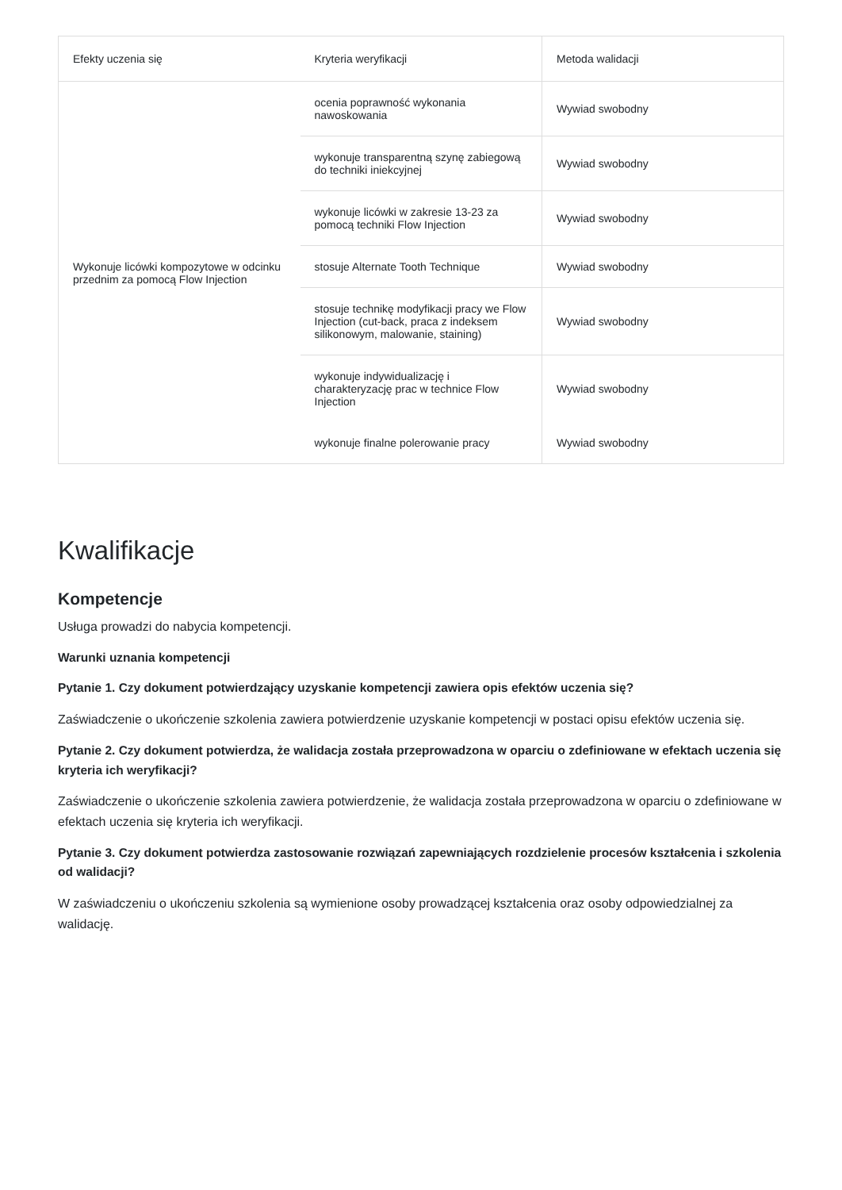| Efekty uczenia się | Kryteria weryfikacji | Metoda walidacji |
| --- | --- | --- |
| Wykonuje licówki kompozytowe w odcinku przednim za pomocą Flow Injection | ocenia poprawność wykonania nawoskowania | Wywiad swobodny |
| | wykonuje transparentną szynę zabiegową do techniki iniekcyjnej | Wywiad swobodny |
| | wykonuje licówki w zakresie 13-23 za pomocą techniki Flow Injection | Wywiad swobodny |
| | stosuje Alternate Tooth Technique | Wywiad swobodny |
| | stosuje technikę modyfikacji pracy we Flow Injection (cut-back, praca z indeksem silikonowym, malowanie, staining) | Wywiad swobodny |
| | wykonuje indywidualizację i charakteryzację prac w technice Flow Injection | Wywiad swobodny |
| | wykonuje finalne polerowanie pracy | Wywiad swobodny |
Kwalifikacje
Kompetencje
Usługa prowadzi do nabycia kompetencji.
Warunki uznania kompetencji
Pytanie 1. Czy dokument potwierdzający uzyskanie kompetencji zawiera opis efektów uczenia się?
Zaświadczenie o ukończenie szkolenia zawiera potwierdzenie uzyskanie kompetencji w postaci opisu efektów uczenia się.
Pytanie 2. Czy dokument potwierdza, że walidacja została przeprowadzona w oparciu o zdefiniowane w efektach uczenia się kryteria ich weryfikacji?
Zaświadczenie o ukończenie szkolenia zawiera potwierdzenie, że walidacja została przeprowadzona w oparciu o zdefiniowane w efektach uczenia się kryteria ich weryfikacji.
Pytanie 3. Czy dokument potwierdza zastosowanie rozwiązań zapewniających rozdzielenie procesów kształcenia i szkolenia od walidacji?
W zaświadczeniu o ukończeniu szkolenia są wymienione osoby prowadzącej kształcenia oraz osoby odpowiedzialnej za walidację.